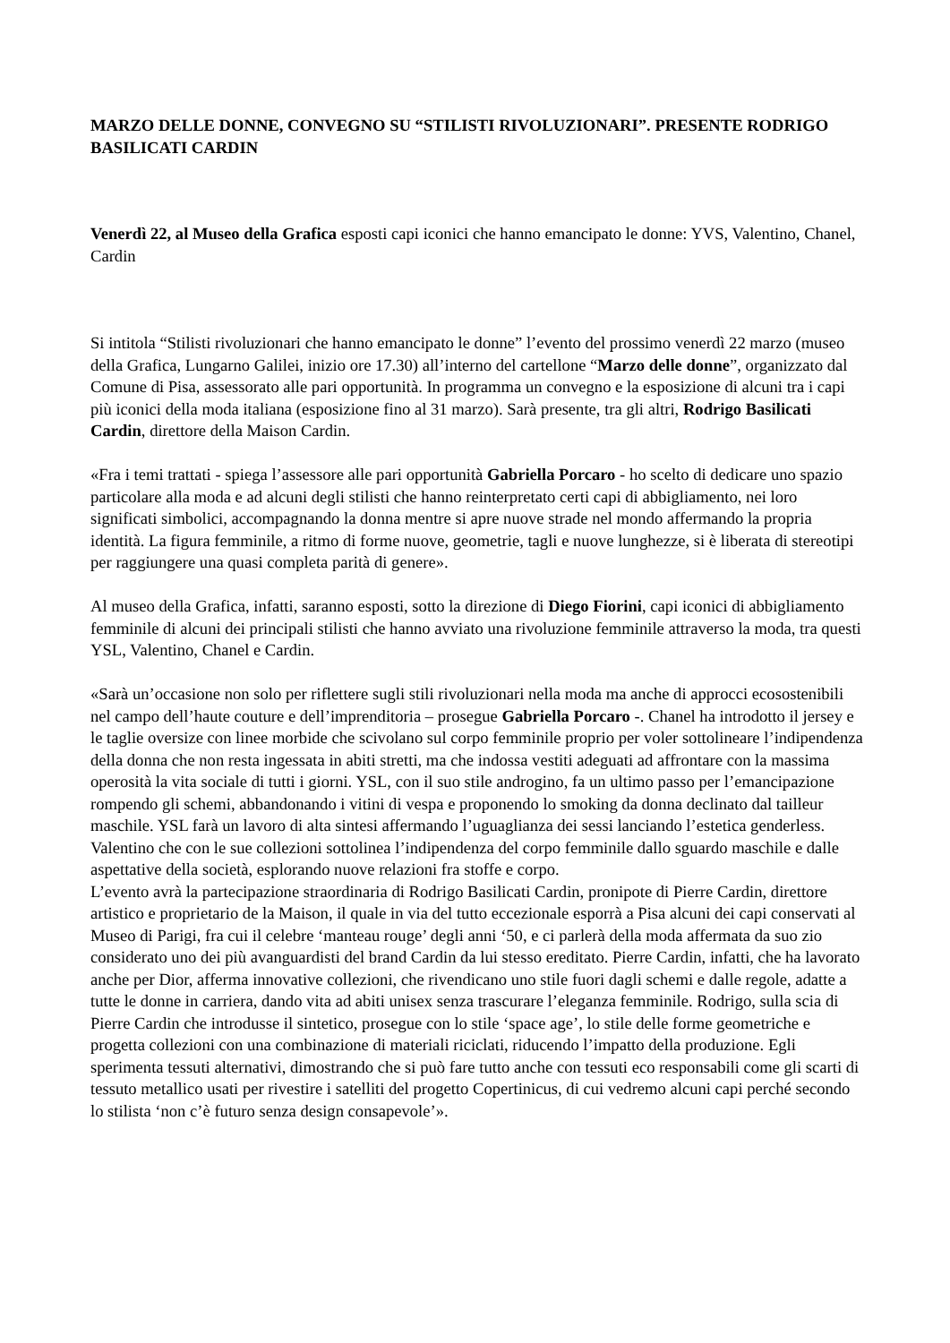MARZO DELLE DONNE, CONVEGNO SU “STILISTI RIVOLUZIONARI”. PRESENTE RODRIGO BASILICATI CARDIN
Venerdì 22, al Museo della Grafica esposti capi iconici che hanno emancipato le donne: YVS, Valentino, Chanel, Cardin
Si intitola “Stilisti rivoluzionari che hanno emancipato le donne” l’evento del prossimo venerdì 22 marzo (museo della Grafica, Lungarno Galilei, inizio ore 17.30) all’interno del cartellone “Marzo delle donne”, organizzato dal Comune di Pisa, assessorato alle pari opportunità. In programma un convegno e la esposizione di alcuni tra i capi più iconici della moda italiana (esposizione fino al 31 marzo). Sarà presente, tra gli altri, Rodrigo Basilicati Cardin, direttore della Maison Cardin.
«Fra i temi trattati - spiega l’assessore alle pari opportunità Gabriella Porcaro - ho scelto di dedicare uno spazio particolare alla moda e ad alcuni degli stilisti che hanno reinterpretato certi capi di abbigliamento, nei loro significati simbolici, accompagnando la donna mentre si apre nuove strade nel mondo affermando la propria identità. La figura femminile, a ritmo di forme nuove, geometrie, tagli e nuove lunghezze, si è liberata di stereotipi per raggiungere una quasi completa parità di genere».
Al museo della Grafica, infatti, saranno esposti, sotto la direzione di Diego Fiorini, capi iconici di abbigliamento femminile di alcuni dei principali stilisti che hanno avviato una rivoluzione femminile attraverso la moda, tra questi YSL, Valentino, Chanel e Cardin.
«Sarà un’occasione non solo per riflettere sugli stili rivoluzionari nella moda ma anche di approcci ecosostenibili nel campo dell’haute couture e dell’imprenditoria – prosegue Gabriella Porcaro -. Chanel ha introdotto il jersey e le taglie oversize con linee morbide che scivolano sul corpo femminile proprio per voler sottolineare l’indipendenza della donna che non resta ingessata in abiti stretti, ma che indossa vestiti adeguati ad affrontare con la massima operosità la vita sociale di tutti i giorni. YSL, con il suo stile androgino, fa un ultimo passo per l’emancipazione rompendo gli schemi, abbandonando i vitini di vespa e proponendo lo smoking da donna declinato dal tailleur maschile. YSL farà un lavoro di alta sintesi affermando l’uguaglianza dei sessi lanciando l’estetica genderless. Valentino che con le sue collezioni sottolinea l’indipendenza del corpo femminile dallo sguardo maschile e dalle aspettative della società, esplorando nuove relazioni fra stoffe e corpo.
L’evento avrà la partecipazione straordinaria di Rodrigo Basilicati Cardin, pronipote di Pierre Cardin, direttore artistico e proprietario de la Maison, il quale in via del tutto eccezionale esporrà a Pisa alcuni dei capi conservati al Museo di Parigi, fra cui il celebre ‘manteau rouge’ degli anni ‘50, e ci parlerà della moda affermata da suo zio considerato uno dei più avanguardisti del brand Cardin da lui stesso ereditato. Pierre Cardin, infatti, che ha lavorato anche per Dior, afferma innovative collezioni, che rivendicano uno stile fuori dagli schemi e dalle regole, adatte a tutte le donne in carriera, dando vita ad abiti unisex senza trascurare l’eleganza femminile. Rodrigo, sulla scia di Pierre Cardin che introdusse il sintetico, prosegue con lo stile ‘space age’, lo stile delle forme geometriche e progetta collezioni con una combinazione di materiali riciclati, riducendo l’impatto della produzione. Egli sperimenta tessuti alternativi, dimostrando che si può fare tutto anche con tessuti eco responsabili come gli scarti di tessuto metallico usati per rivestire i satelliti del progetto Copertinicus, di cui vedremo alcuni capi perché secondo lo stilista ‘non c’è futuro senza design consapevole’».